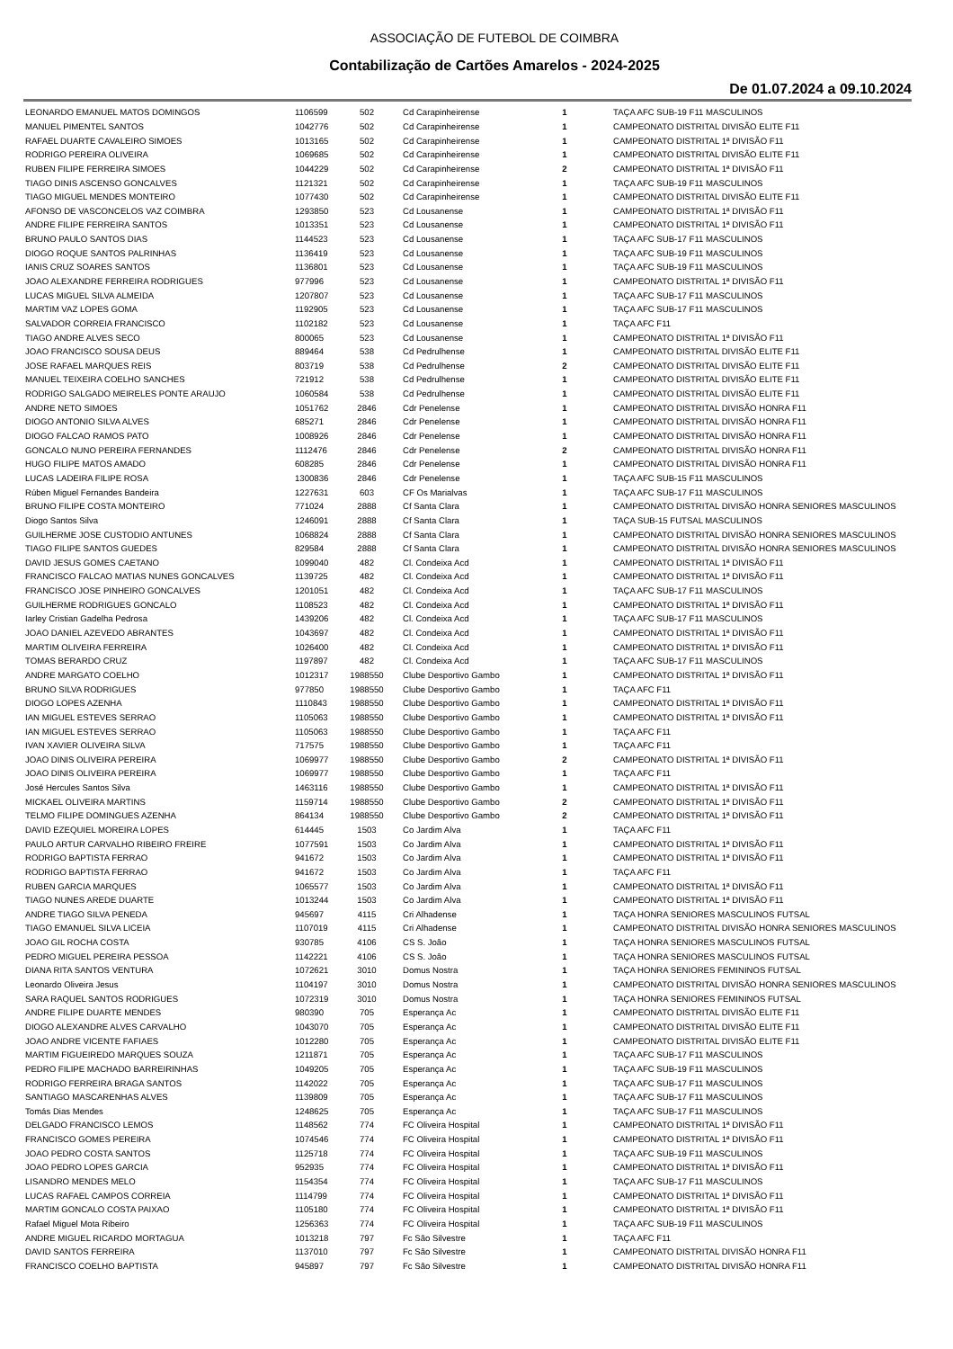ASSOCIAÇÃO DE FUTEBOL DE COIMBRA
Contabilização de Cartões Amarelos - 2024-2025
De 01.07.2024 a 09.10.2024
| LEONARDO EMANUEL MATOS DOMINGOS | 1106599 | 502 | Cd Carapinheirense | 1 | TAÇA AFC SUB-19 F11 MASCULINOS |
| MANUEL PIMENTEL SANTOS | 1042776 | 502 | Cd Carapinheirense | 1 | CAMPEONATO DISTRITAL DIVISÃO ELITE F11 |
| RAFAEL DUARTE CAVALEIRO SIMOES | 1013165 | 502 | Cd Carapinheirense | 1 | CAMPEONATO DISTRITAL 1ª DIVISÃO F11 |
| RODRIGO PEREIRA OLIVEIRA | 1069685 | 502 | Cd Carapinheirense | 1 | CAMPEONATO DISTRITAL DIVISÃO ELITE F11 |
| RUBEN FILIPE FERREIRA SIMOES | 1044229 | 502 | Cd Carapinheirense | 2 | CAMPEONATO DISTRITAL 1ª DIVISÃO F11 |
| TIAGO DINIS ASCENSO GONCALVES | 1121321 | 502 | Cd Carapinheirense | 1 | TAÇA AFC SUB-19 F11 MASCULINOS |
| TIAGO MIGUEL MENDES MONTEIRO | 1077430 | 502 | Cd Carapinheirense | 1 | CAMPEONATO DISTRITAL DIVISÃO ELITE F11 |
| AFONSO DE VASCONCELOS VAZ COIMBRA | 1293850 | 523 | Cd Lousanense | 1 | CAMPEONATO DISTRITAL 1ª DIVISÃO F11 |
| ANDRE FILIPE FERREIRA SANTOS | 1013351 | 523 | Cd Lousanense | 1 | CAMPEONATO DISTRITAL 1ª DIVISÃO F11 |
| BRUNO PAULO SANTOS DIAS | 1144523 | 523 | Cd Lousanense | 1 | TAÇA AFC SUB-17 F11 MASCULINOS |
| DIOGO ROQUE SANTOS PALRINHAS | 1136419 | 523 | Cd Lousanense | 1 | TAÇA AFC SUB-19 F11 MASCULINOS |
| IANIS CRUZ SOARES SANTOS | 1136801 | 523 | Cd Lousanense | 1 | TAÇA AFC SUB-19 F11 MASCULINOS |
| JOAO ALEXANDRE FERREIRA RODRIGUES | 977996 | 523 | Cd Lousanense | 1 | CAMPEONATO DISTRITAL 1ª DIVISÃO F11 |
| LUCAS MIGUEL SILVA ALMEIDA | 1207807 | 523 | Cd Lousanense | 1 | TAÇA AFC SUB-17 F11 MASCULINOS |
| MARTIM VAZ LOPES GOMA | 1192905 | 523 | Cd Lousanense | 1 | TAÇA AFC SUB-17 F11 MASCULINOS |
| SALVADOR CORREIA FRANCISCO | 1102182 | 523 | Cd Lousanense | 1 | TAÇA AFC F11 |
| TIAGO ANDRE ALVES SECO | 800065 | 523 | Cd Lousanense | 1 | CAMPEONATO DISTRITAL 1ª DIVISÃO F11 |
| JOAO FRANCISCO SOUSA DEUS | 889464 | 538 | Cd Pedrulhense | 1 | CAMPEONATO DISTRITAL DIVISÃO ELITE F11 |
| JOSE RAFAEL MARQUES REIS | 803719 | 538 | Cd Pedrulhense | 2 | CAMPEONATO DISTRITAL DIVISÃO ELITE F11 |
| MANUEL TEIXEIRA COELHO SANCHES | 721912 | 538 | Cd Pedrulhense | 1 | CAMPEONATO DISTRITAL DIVISÃO ELITE F11 |
| RODRIGO SALGADO MEIRELES PONTE ARAUJO | 1060584 | 538 | Cd Pedrulhense | 1 | CAMPEONATO DISTRITAL DIVISÃO ELITE F11 |
| ANDRE NETO SIMOES | 1051762 | 2846 | Cdr Penelense | 1 | CAMPEONATO DISTRITAL DIVISÃO HONRA F11 |
| DIOGO ANTONIO SILVA ALVES | 685271 | 2846 | Cdr Penelense | 1 | CAMPEONATO DISTRITAL DIVISÃO HONRA F11 |
| DIOGO FALCAO RAMOS PATO | 1008926 | 2846 | Cdr Penelense | 1 | CAMPEONATO DISTRITAL DIVISÃO HONRA F11 |
| GONCALO NUNO PEREIRA FERNANDES | 1112476 | 2846 | Cdr Penelense | 2 | CAMPEONATO DISTRITAL DIVISÃO HONRA F11 |
| HUGO FILIPE MATOS AMADO | 608285 | 2846 | Cdr Penelense | 1 | CAMPEONATO DISTRITAL DIVISÃO HONRA F11 |
| LUCAS LADEIRA FILIPE ROSA | 1300836 | 2846 | Cdr Penelense | 1 | TAÇA AFC SUB-15 F11 MASCULINOS |
| Rúben Miguel Fernandes Bandeira | 1227631 | 603 | CF Os Marialvas | 1 | TAÇA AFC SUB-17 F11 MASCULINOS |
| BRUNO FILIPE COSTA MONTEIRO | 771024 | 2888 | Cf Santa Clara | 1 | CAMPEONATO DISTRITAL DIVISÃO HONRA SENIORES MASCULINOS |
| Diogo Santos Silva | 1246091 | 2888 | Cf Santa Clara | 1 | TAÇA SUB-15 FUTSAL MASCULINOS |
| GUILHERME JOSE CUSTODIO ANTUNES | 1068824 | 2888 | Cf Santa Clara | 1 | CAMPEONATO DISTRITAL DIVISÃO HONRA SENIORES MASCULINOS |
| TIAGO FILIPE SANTOS GUEDES | 829584 | 2888 | Cf Santa Clara | 1 | CAMPEONATO DISTRITAL DIVISÃO HONRA SENIORES MASCULINOS |
| DAVID JESUS GOMES CAETANO | 1099040 | 482 | Cl. Condeixa Acd | 1 | CAMPEONATO DISTRITAL 1ª DIVISÃO F11 |
| FRANCISCO FALCAO MATIAS NUNES GONCALVES | 1139725 | 482 | Cl. Condeixa Acd | 1 | CAMPEONATO DISTRITAL 1ª DIVISÃO F11 |
| FRANCISCO JOSE PINHEIRO GONCALVES | 1201051 | 482 | Cl. Condeixa Acd | 1 | TAÇA AFC SUB-17 F11 MASCULINOS |
| GUILHERME RODRIGUES GONCALO | 1108523 | 482 | Cl. Condeixa Acd | 1 | CAMPEONATO DISTRITAL 1ª DIVISÃO F11 |
| Iarley Cristian Gadelha Pedrosa | 1439206 | 482 | Cl. Condeixa Acd | 1 | TAÇA AFC SUB-17 F11 MASCULINOS |
| JOAO DANIEL AZEVEDO ABRANTES | 1043697 | 482 | Cl. Condeixa Acd | 1 | CAMPEONATO DISTRITAL 1ª DIVISÃO F11 |
| MARTIM OLIVEIRA FERREIRA | 1026400 | 482 | Cl. Condeixa Acd | 1 | CAMPEONATO DISTRITAL 1ª DIVISÃO F11 |
| TOMAS BERARDO CRUZ | 1197897 | 482 | Cl. Condeixa Acd | 1 | TAÇA AFC SUB-17 F11 MASCULINOS |
| ANDRE MARGATO COELHO | 1012317 | 1988550 | Clube Desportivo Gambo | 1 | CAMPEONATO DISTRITAL 1ª DIVISÃO F11 |
| BRUNO SILVA RODRIGUES | 977850 | 1988550 | Clube Desportivo Gambo | 1 | TAÇA AFC F11 |
| DIOGO LOPES AZENHA | 1110843 | 1988550 | Clube Desportivo Gambo | 1 | CAMPEONATO DISTRITAL 1ª DIVISÃO F11 |
| IAN MIGUEL ESTEVES SERRAO | 1105063 | 1988550 | Clube Desportivo Gambo | 1 | CAMPEONATO DISTRITAL 1ª DIVISÃO F11 |
| IAN MIGUEL ESTEVES SERRAO | 1105063 | 1988550 | Clube Desportivo Gambo | 1 | TAÇA AFC F11 |
| IVAN XAVIER OLIVEIRA SILVA | 717575 | 1988550 | Clube Desportivo Gambo | 1 | TAÇA AFC F11 |
| JOAO DINIS OLIVEIRA PEREIRA | 1069977 | 1988550 | Clube Desportivo Gambo | 2 | CAMPEONATO DISTRITAL 1ª DIVISÃO F11 |
| JOAO DINIS OLIVEIRA PEREIRA | 1069977 | 1988550 | Clube Desportivo Gambo | 1 | TAÇA AFC F11 |
| José Hercules Santos Silva | 1463116 | 1988550 | Clube Desportivo Gambo | 1 | CAMPEONATO DISTRITAL 1ª DIVISÃO F11 |
| MICKAEL OLIVEIRA MARTINS | 1159714 | 1988550 | Clube Desportivo Gambo | 2 | CAMPEONATO DISTRITAL 1ª DIVISÃO F11 |
| TELMO FILIPE DOMINGUES AZENHA | 864134 | 1988550 | Clube Desportivo Gambo | 2 | CAMPEONATO DISTRITAL 1ª DIVISÃO F11 |
| DAVID EZEQUIEL MOREIRA LOPES | 614445 | 1503 | Co Jardim Alva | 1 | TAÇA AFC F11 |
| PAULO ARTUR CARVALHO RIBEIRO FREIRE | 1077591 | 1503 | Co Jardim Alva | 1 | CAMPEONATO DISTRITAL 1ª DIVISÃO F11 |
| RODRIGO BAPTISTA FERRAO | 941672 | 1503 | Co Jardim Alva | 1 | CAMPEONATO DISTRITAL 1ª DIVISÃO F11 |
| RODRIGO BAPTISTA FERRAO | 941672 | 1503 | Co Jardim Alva | 1 | TAÇA AFC F11 |
| RUBEN GARCIA MARQUES | 1065577 | 1503 | Co Jardim Alva | 1 | CAMPEONATO DISTRITAL 1ª DIVISÃO F11 |
| TIAGO NUNES AREDE DUARTE | 1013244 | 1503 | Co Jardim Alva | 1 | CAMPEONATO DISTRITAL 1ª DIVISÃO F11 |
| ANDRE TIAGO SILVA PENEDA | 945697 | 4115 | Cri Alhadense | 1 | TAÇA HONRA SENIORES MASCULINOS FUTSAL |
| TIAGO EMANUEL SILVA LICEIA | 1107019 | 4115 | Cri Alhadense | 1 | CAMPEONATO DISTRITAL DIVISÃO HONRA SENIORES MASCULINOS |
| JOAO GIL ROCHA COSTA | 930785 | 4106 | CS S. João | 1 | TAÇA HONRA SENIORES MASCULINOS FUTSAL |
| PEDRO MIGUEL PEREIRA PESSOA | 1142221 | 4106 | CS S. João | 1 | TAÇA HONRA SENIORES MASCULINOS FUTSAL |
| DIANA RITA SANTOS VENTURA | 1072621 | 3010 | Domus Nostra | 1 | TAÇA HONRA SENIORES FEMININOS FUTSAL |
| Leonardo Oliveira Jesus | 1104197 | 3010 | Domus Nostra | 1 | CAMPEONATO DISTRITAL DIVISÃO HONRA SENIORES MASCULINOS |
| SARA RAQUEL SANTOS RODRIGUES | 1072319 | 3010 | Domus Nostra | 1 | TAÇA HONRA SENIORES FEMININOS FUTSAL |
| ANDRE FILIPE DUARTE MENDES | 980390 | 705 | Esperança Ac | 1 | CAMPEONATO DISTRITAL DIVISÃO ELITE F11 |
| DIOGO ALEXANDRE ALVES CARVALHO | 1043070 | 705 | Esperança Ac | 1 | CAMPEONATO DISTRITAL DIVISÃO ELITE F11 |
| JOAO ANDRE VICENTE FAFIAES | 1012280 | 705 | Esperança Ac | 1 | CAMPEONATO DISTRITAL DIVISÃO ELITE F11 |
| MARTIM FIGUEIREDO MARQUES SOUZA | 1211871 | 705 | Esperança Ac | 1 | TAÇA AFC SUB-17 F11 MASCULINOS |
| PEDRO FILIPE MACHADO BARREIRINHAS | 1049205 | 705 | Esperança Ac | 1 | TAÇA AFC SUB-19 F11 MASCULINOS |
| RODRIGO FERREIRA BRAGA SANTOS | 1142022 | 705 | Esperança Ac | 1 | TAÇA AFC SUB-17 F11 MASCULINOS |
| SANTIAGO MASCARENHAS ALVES | 1139809 | 705 | Esperança Ac | 1 | TAÇA AFC SUB-17 F11 MASCULINOS |
| Tomás Dias Mendes | 1248625 | 705 | Esperança Ac | 1 | TAÇA AFC SUB-17 F11 MASCULINOS |
| DELGADO FRANCISCO LEMOS | 1148562 | 774 | FC Oliveira Hospital | 1 | CAMPEONATO DISTRITAL 1ª DIVISÃO F11 |
| FRANCISCO GOMES PEREIRA | 1074546 | 774 | FC Oliveira Hospital | 1 | CAMPEONATO DISTRITAL 1ª DIVISÃO F11 |
| JOAO PEDRO COSTA SANTOS | 1125718 | 774 | FC Oliveira Hospital | 1 | TAÇA AFC SUB-19 F11 MASCULINOS |
| JOAO PEDRO LOPES GARCIA | 952935 | 774 | FC Oliveira Hospital | 1 | CAMPEONATO DISTRITAL 1ª DIVISÃO F11 |
| LISANDRO MENDES MELO | 1154354 | 774 | FC Oliveira Hospital | 1 | TAÇA AFC SUB-17 F11 MASCULINOS |
| LUCAS RAFAEL CAMPOS CORREIA | 1114799 | 774 | FC Oliveira Hospital | 1 | CAMPEONATO DISTRITAL 1ª DIVISÃO F11 |
| MARTIM GONCALO COSTA PAIXAO | 1105180 | 774 | FC Oliveira Hospital | 1 | CAMPEONATO DISTRITAL 1ª DIVISÃO F11 |
| Rafael Miguel Mota Ribeiro | 1256363 | 774 | FC Oliveira Hospital | 1 | TAÇA AFC SUB-19 F11 MASCULINOS |
| ANDRE MIGUEL RICARDO MORTAGUA | 1013218 | 797 | Fc São Silvestre | 1 | TAÇA AFC F11 |
| DAVID SANTOS FERREIRA | 1137010 | 797 | Fc São Silvestre | 1 | CAMPEONATO DISTRITAL DIVISÃO HONRA F11 |
| FRANCISCO COELHO BAPTISTA | 945897 | 797 | Fc São Silvestre | 1 | CAMPEONATO DISTRITAL DIVISÃO HONRA F11 |